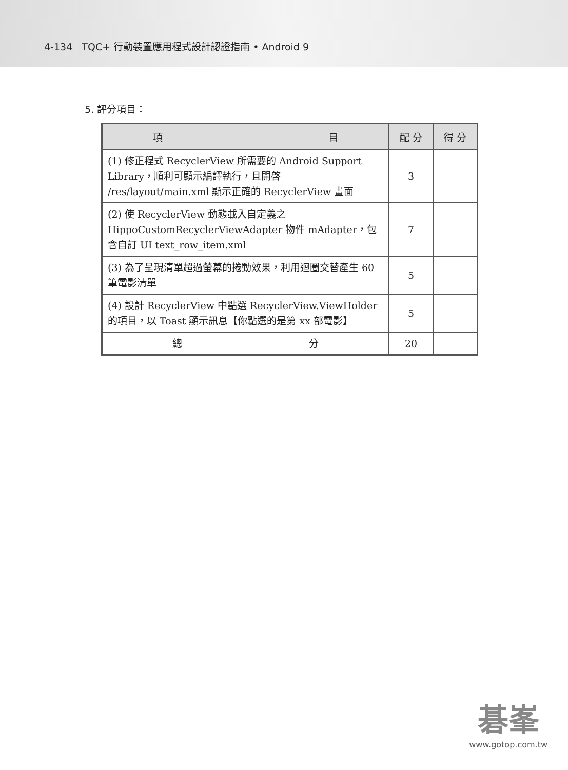4-134 TQC+ 行動裝置應用程式設計認證指南 • Android 9
5. 評分項目：
| 項 目 | 配 分 | 得 分 |
| --- | --- | --- |
| (1) 修正程式 RecyclerView 所需要的 Android Support Library，順利可顯示編譯執行，且開啓 /res/layout/main.xml 顯示正確的 RecyclerView 畫面 | 3 | |
| (2) 使 RecyclerView 動態載入自定義之 HippoCustomRecyclerViewAdapter 物件 mAdapter，包含自訂 UI text_row_item.xml | 7 | |
| (3) 為了呈現清單超過螢幕的捲動效果，利用迴圈交替產生 60 筆電影清單 | 5 | |
| (4) 設計 RecyclerView 中點選 RecyclerView.ViewHolder 的項目，以 Toast 顯示訊息【你點選的是第 xx 部電影】 | 5 | |
| 總 分 | 20 | |
碁峯
www.gotop.com.tw